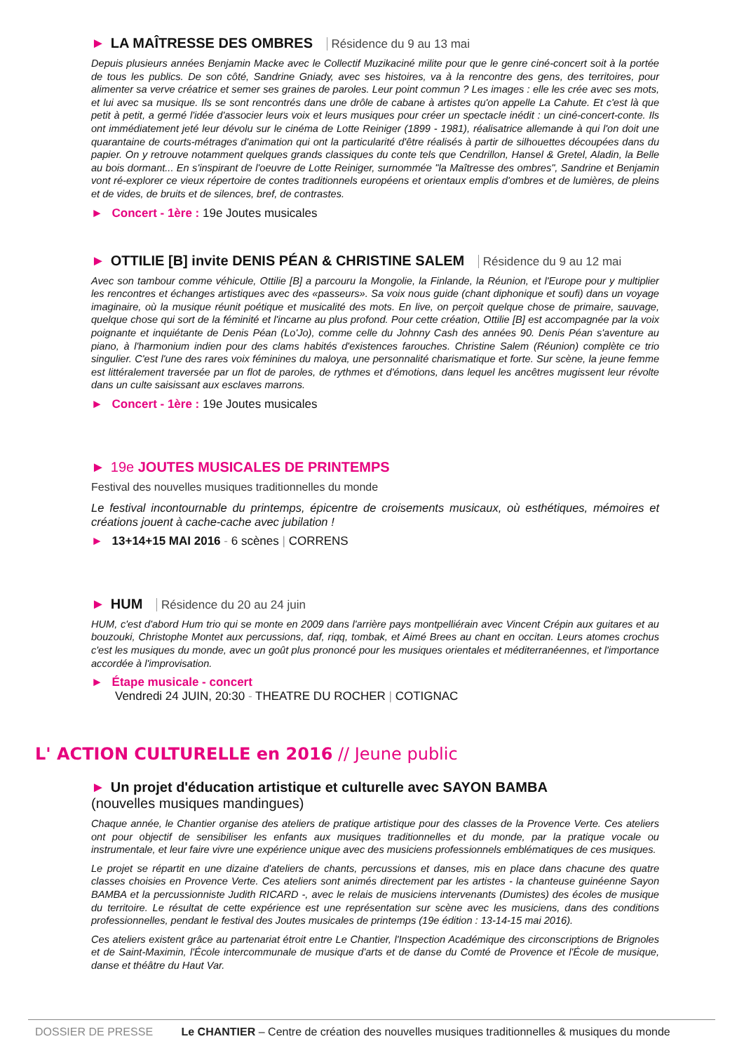► LA MAÎTRESSE DES OMBRES Résidence du 9 au 13 mai
Depuis plusieurs années Benjamin Macke avec le Collectif Muzikaciné milite pour que le genre ciné-concert soit à la portée de tous les publics. De son côté, Sandrine Gniady, avec ses histoires, va à la rencontre des gens, des territoires, pour alimenter sa verve créatrice et semer ses graines de paroles. Leur point commun ? Les images : elle les crée avec ses mots, et lui avec sa musique. Ils se sont rencontrés dans une drôle de cabane à artistes qu'on appelle La Cahute. Et c'est là que petit à petit, a germé l'idée d'associer leurs voix et leurs musiques pour créer un spectacle inédit : un ciné-concert-conte. Ils ont immédiatement jeté leur dévolu sur le cinéma de Lotte Reiniger (1899 - 1981), réalisatrice allemande à qui l'on doit une quarantaine de courts-métrages d'animation qui ont la particularité d'être réalisés à partir de silhouettes découpées dans du papier. On y retrouve notamment quelques grands classiques du conte tels que Cendrillon, Hansel & Gretel, Aladin, la Belle au bois dormant... En s'inspirant de l'oeuvre de Lotte Reiniger, surnommée "la Maîtresse des ombres", Sandrine et Benjamin vont ré-explorer ce vieux répertoire de contes traditionnels européens et orientaux emplis d'ombres et de lumières, de pleins et de vides, de bruits et de silences, bref, de contrastes.
► Concert - 1ère : 19e Joutes musicales
► OTTILIE [B] invite DENIS PÉAN & CHRISTINE SALEM Résidence du 9 au 12 mai
Avec son tambour comme véhicule, Ottilie [B] a parcouru la Mongolie, la Finlande, la Réunion, et l'Europe pour y multiplier les rencontres et échanges artistiques avec des «passeurs». Sa voix nous guide (chant diphonique et soufi) dans un voyage imaginaire, où la musique réunit poétique et musicalité des mots. En live, on perçoit quelque chose de primaire, sauvage, quelque chose qui sort de la féminité et l'incarne au plus profond. Pour cette création, Ottilie [B] est accompagnée par la voix poignante et inquiétante de Denis Péan (Lo'Jo), comme celle du Johnny Cash des années 90. Denis Péan s'aventure au piano, à l'harmonium indien pour des clams habités d'existences farouches. Christine Salem (Réunion) complète ce trio singulier. C'est l'une des rares voix féminines du maloya, une personnalité charismatique et forte. Sur scène, la jeune femme est littéralement traversée par un flot de paroles, de rythmes et d'émotions, dans lequel les ancêtres mugissent leur révolte dans un culte saisissant aux esclaves marrons.
► Concert - 1ère : 19e Joutes musicales
► 19e JOUTES MUSICALES DE PRINTEMPS
Festival des nouvelles musiques traditionnelles du monde
Le festival incontournable du printemps, épicentre de croisements musicaux, où esthétiques, mémoires et créations jouent à cache-cache avec jubilation !
► 13+14+15 MAI 2016 - 6 scènes | CORRENS
► HUM Résidence du 20 au 24 juin
HUM, c'est d'abord Hum trio qui se monte en 2009 dans l'arrière pays montpelliérain avec Vincent Crépin aux guitares et au bouzouki, Christophe Montet aux percussions, daf, riqq, tombak, et Aimé Brees au chant en occitan. Leurs atomes crochus c'est les musiques du monde, avec un goût plus prononcé pour les musiques orientales et méditerranéennes, et l'importance accordée à l'improvisation.
► Étape musicale - concert
Vendredi 24 JUIN, 20:30 - THEATRE DU ROCHER | COTIGNAC
L' ACTION CULTURELLE en 2016 // Jeune public
► Un projet d'éducation artistique et culturelle avec SAYON BAMBA
(nouvelles musiques mandingues)
Chaque année, le Chantier organise des ateliers de pratique artistique pour des classes de la Provence Verte. Ces ateliers ont pour objectif de sensibiliser les enfants aux musiques traditionnelles et du monde, par la pratique vocale ou instrumentale, et leur faire vivre une expérience unique avec des musiciens professionnels emblématiques de ces musiques.
Le projet se répartit en une dizaine d'ateliers de chants, percussions et danses, mis en place dans chacune des quatre classes choisies en Provence Verte. Ces ateliers sont animés directement par les artistes - la chanteuse guinéenne Sayon BAMBA et la percussionniste Judith RICARD -, avec le relais de musiciens intervenants (Dumistes) des écoles de musique du territoire. Le résultat de cette expérience est une représentation sur scène avec les musiciens, dans des conditions professionnelles, pendant le festival des Joutes musicales de printemps (19e édition : 13-14-15 mai 2016).
Ces ateliers existent grâce au partenariat étroit entre Le Chantier, l'Inspection Académique des circonscriptions de Brignoles et de Saint-Maximin, l'École intercommunale de musique d'arts et de danse du Comté de Provence et l'École de musique, danse et théâtre du Haut Var.
DOSSIER DE PRESSE Le CHANTIER – Centre de création des nouvelles musiques traditionnelles & musiques du monde